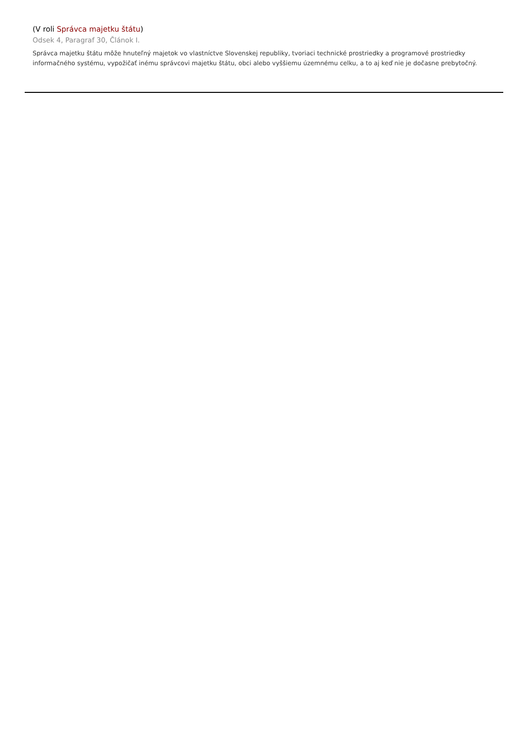(V roli Správca majetku štátu)
Odsek 4, Paragraf 30, Článok I.
Správca majetku štátu môže hnuteľný majetok vo vlastníctve Slovenskej republiky, tvoriaci technické prostriedky a programové prostriedky informačného systému, vypožičať inému správcovi majetku štátu, obci alebo vyššiemu územnému celku, a to aj keď nie je dočasne prebytočný.